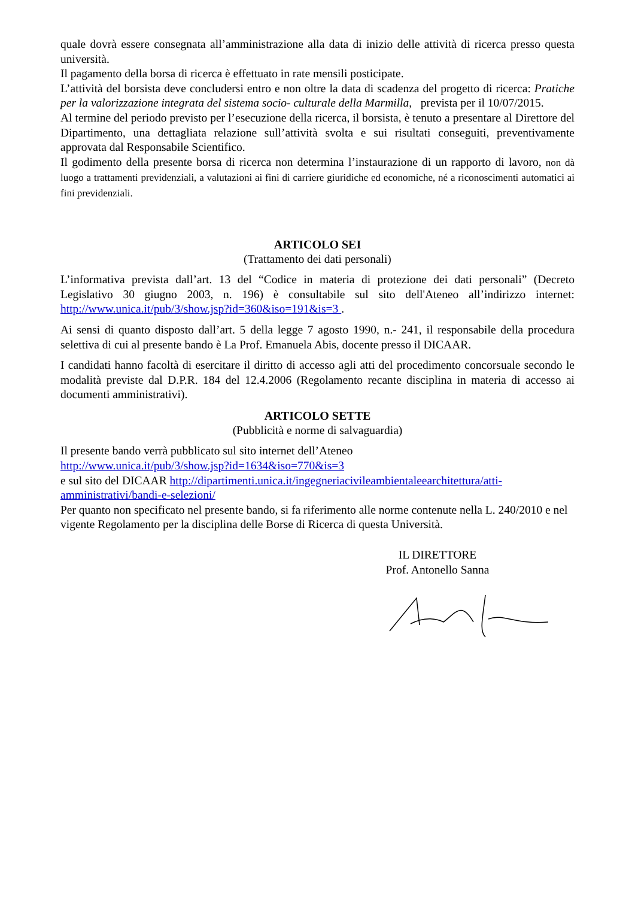quale dovrà essere consegnata all’amministrazione alla data di inizio delle attività di ricerca presso questa università.
Il pagamento della borsa di ricerca è effettuato in rate mensili posticipate.
L’attività del borsista deve concludersi entro e non oltre la data di scadenza del progetto di ricerca: Pratiche per la valorizzazione integrata del sistema socio- culturale della Marmilla, prevista per il 10/07/2015.
Al termine del periodo previsto per l’esecuzione della ricerca, il borsista, è tenuto a presentare al Direttore del Dipartimento, una dettagliata relazione sull’attività svolta e sui risultati conseguiti, preventivamente approvata dal Responsabile Scientifico.
Il godimento della presente borsa di ricerca non determina l’instaurazione di un rapporto di lavoro, non dà luogo a trattamenti previdenziali, a valutazioni ai fini di carriere giuridiche ed economiche, né a riconoscimenti automatici ai fini previdenziali.
ARTICOLO SEI
(Trattamento dei dati personali)
L’informativa prevista dall’art. 13 del “Codice in materia di protezione dei dati personali” (Decreto Legislativo 30 giugno 2003, n. 196) è consultabile sul sito dell'Ateneo all’indirizzo internet: http://www.unica.it/pub/3/show.jsp?id=360&iso=191&is=3 .
Ai sensi di quanto disposto dall’art. 5 della legge 7 agosto 1990, n.- 241, il responsabile della procedura selettiva di cui al presente bando è La Prof. Emanuela Abis, docente presso il DICAAR.
I candidati hanno facoltà di esercitare il diritto di accesso agli atti del procedimento concorsuale secondo le modalità previste dal D.P.R. 184 del 12.4.2006 (Regolamento recante disciplina in materia di accesso ai documenti amministrativi).
ARTICOLO SETTE
(Pubblicità e norme di salvaguardia)
Il presente bando verrà pubblicato sul sito internet dell’Ateneo
http://www.unica.it/pub/3/show.jsp?id=1634&iso=770&is=3
e sul sito del DICAAR http://dipartimenti.unica.it/ingegneriacivileambientaleearchitettura/atti-amministrativi/bandi-e-selezioni/
Per quanto non specificato nel presente bando, si fa riferimento alle norme contenute nella L. 240/2010 e nel vigente Regolamento per la disciplina delle Borse di Ricerca di questa Università.
IL DIRETTORE
Prof. Antonello Sanna